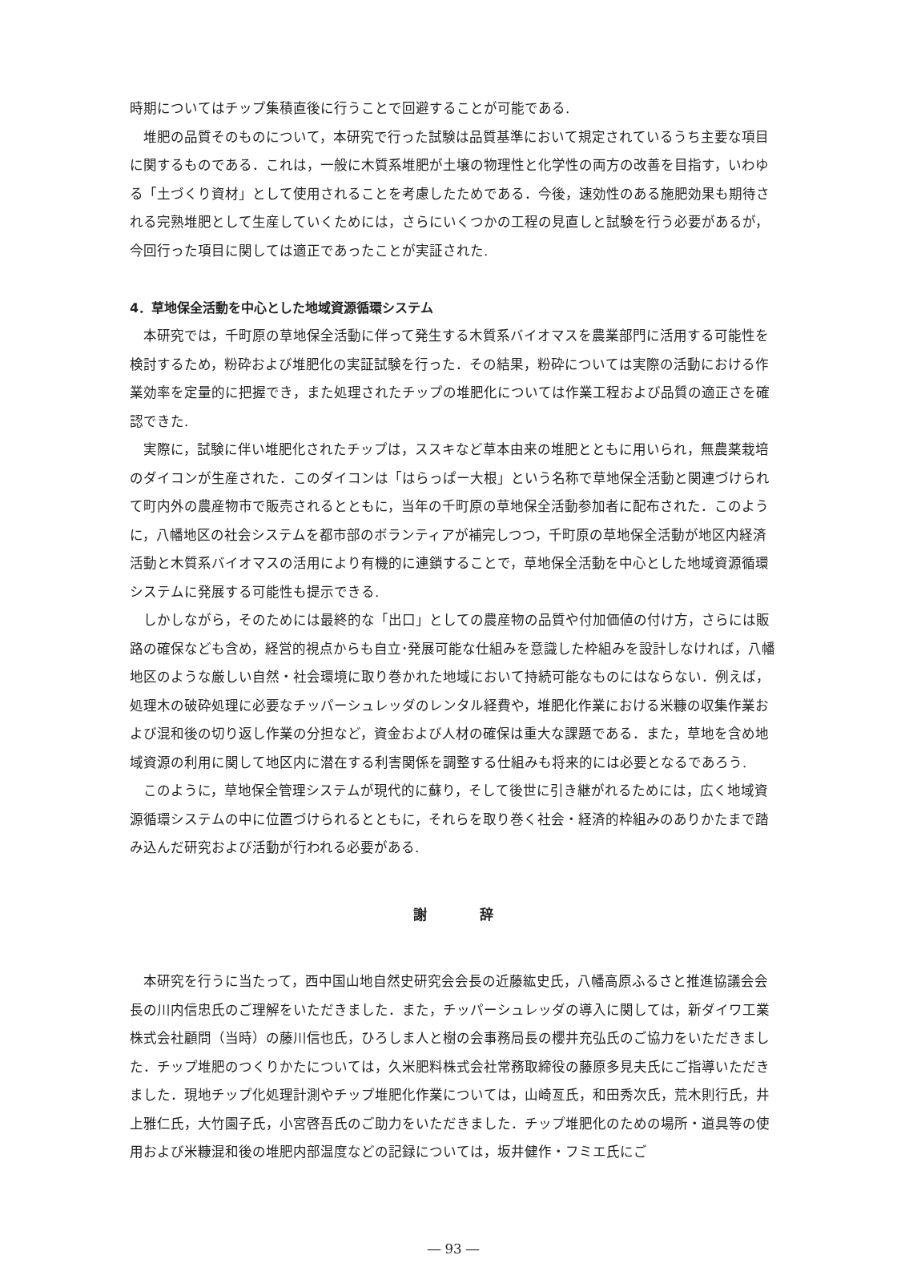時期についてはチップ集積直後に行うことで回避することが可能である.
堆肥の品質そのものについて，本研究で行った試験は品質基準において規定されているうち主要な項目に関するものである．これは，一般に木質系堆肥が土壌の物理性と化学性の両方の改善を目指す，いわゆる「土づくり資材」として使用されることを考慮したためである．今後，速効性のある施肥効果も期待される完熟堆肥として生産していくためには，さらにいくつかの工程の見直しと試験を行う必要があるが，今回行った項目に関しては適正であったことが実証された.
4．草地保全活動を中心とした地域資源循環システム
本研究では，千町原の草地保全活動に伴って発生する木質系バイオマスを農業部門に活用する可能性を検討するため，粉砕および堆肥化の実証試験を行った．その結果，粉砕については実際の活動における作業効率を定量的に把握でき，また処理されたチップの堆肥化については作業工程および品質の適正さを確認できた.
実際に，試験に伴い堆肥化されたチップは，ススキなど草本由来の堆肥とともに用いられ，無農薬栽培のダイコンが生産された．このダイコンは「はらっぱー大根」という名称で草地保全活動と関連づけられて町内外の農産物市で販売されるとともに，当年の千町原の草地保全活動参加者に配布された．このように，八幡地区の社会システムを都市部のボランティアが補完しつつ，千町原の草地保全活動が地区内経済活動と木質系バイオマスの活用により有機的に連鎖することで，草地保全活動を中心とした地域資源循環システムに発展する可能性も提示できる.
しかしながら，そのためには最終的な「出口」としての農産物の品質や付加価値の付け方，さらには販路の確保なども含め，経営的視点からも自立･発展可能な仕組みを意識した枠組みを設計しなければ，八幡地区のような厳しい自然・社会環境に取り巻かれた地域において持続可能なものにはならない．例えば，処理木の破砕処理に必要なチッパーシュレッダのレンタル経費や，堆肥化作業における米糠の収集作業および混和後の切り返し作業の分担など，資金および人材の確保は重大な課題である．また，草地を含め地域資源の利用に関して地区内に潜在する利害関係を調整する仕組みも将来的には必要となるであろう.
このように，草地保全管理システムが現代的に蘇り，そして後世に引き継がれるためには，広く地域資源循環システムの中に位置づけられるとともに，それらを取り巻く社会・経済的枠組みのありかたまで踏み込んだ研究および活動が行われる必要がある.
謝 辞
本研究を行うに当たって，西中国山地自然史研究会会長の近藤紘史氏，八幡高原ふるさと推進協議会会長の川内信忠氏のご理解をいただきました．また，チッパーシュレッダの導入に関しては，新ダイワ工業株式会社顧問（当時）の藤川信也氏，ひろしま人と樹の会事務局長の櫻井充弘氏のご協力をいただきました．チップ堆肥のつくりかたについては，久米肥料株式会社常務取締役の藤原多見夫氏にご指導いただきました．現地チップ化処理計測やチップ堆肥化作業については，山崎亙氏，和田秀次氏，荒木則行氏，井上雅仁氏，大竹園子氏，小宮啓吾氏のご助力をいただきました．チップ堆肥化のための場所・道具等の使用および米糠混和後の堆肥内部温度などの記録については，坂井健作・フミエ氏にご
― 93 ―